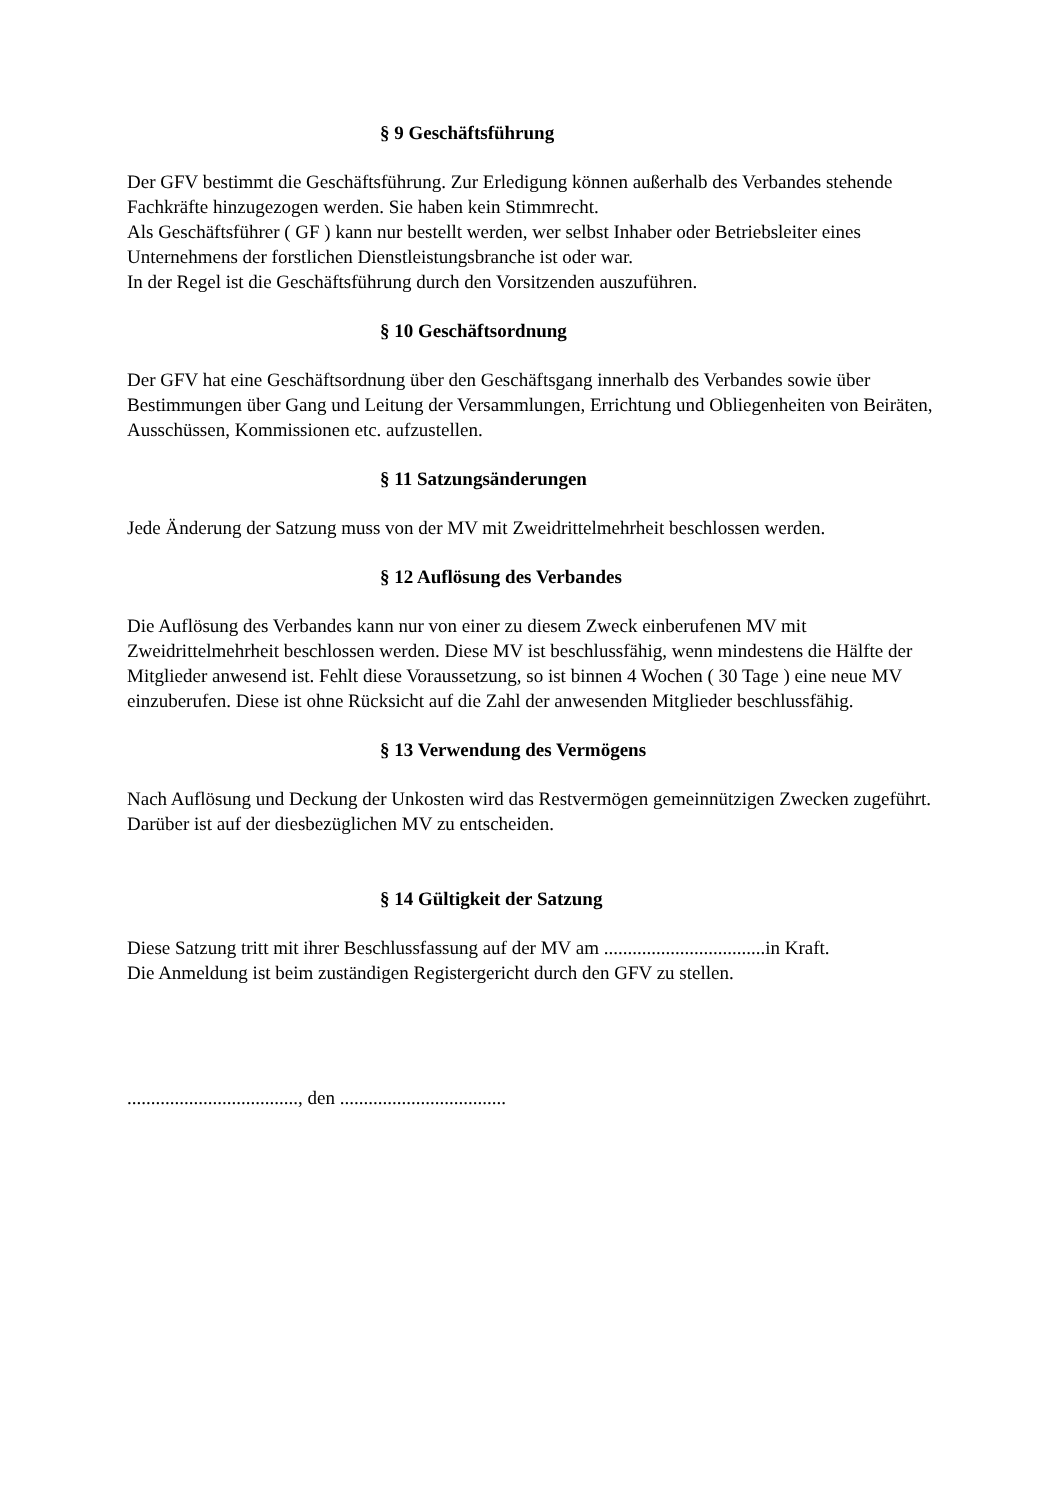§ 9 Geschäftsführung
Der GFV bestimmt die Geschäftsführung. Zur Erledigung können außerhalb des Verbandes stehende Fachkräfte hinzugezogen werden. Sie haben kein Stimmrecht.
Als Geschäftsführer ( GF ) kann nur bestellt werden, wer selbst Inhaber oder Betriebsleiter eines Unternehmens der forstlichen Dienstleistungsbranche ist oder war.
In der Regel ist die Geschäftsführung durch den Vorsitzenden auszuführen.
§ 10 Geschäftsordnung
Der GFV hat eine Geschäftsordnung über den Geschäftsgang innerhalb des Verbandes sowie über Bestimmungen über Gang und Leitung der Versammlungen, Errichtung und Obliegenheiten von Beiräten, Ausschüssen, Kommissionen etc. aufzustellen.
§ 11 Satzungsänderungen
Jede Änderung der Satzung muss von der MV mit Zweidrittelmehrheit beschlossen werden.
§ 12 Auflösung des Verbandes
Die Auflösung des Verbandes kann nur von einer zu diesem Zweck einberufenen MV mit Zweidrittelmehrheit beschlossen werden. Diese MV ist beschlussfähig, wenn mindestens die Hälfte der Mitglieder anwesend ist. Fehlt diese Voraussetzung, so ist binnen 4 Wochen ( 30 Tage ) eine neue MV einzuberufen. Diese ist ohne Rücksicht auf die Zahl der anwesenden Mitglieder beschlussfähig.
§ 13 Verwendung des Vermögens
Nach Auflösung und Deckung der Unkosten wird das Restvermögen gemeinnützigen Zwecken zugeführt. Darüber ist auf der diesbezüglichen MV zu entscheiden.
§ 14 Gültigkeit der Satzung
Diese Satzung tritt mit ihrer Beschlussfassung auf der MV am ..................................in Kraft.
Die Anmeldung ist beim zuständigen Registergericht durch den GFV zu stellen.
...................................., den ...................................